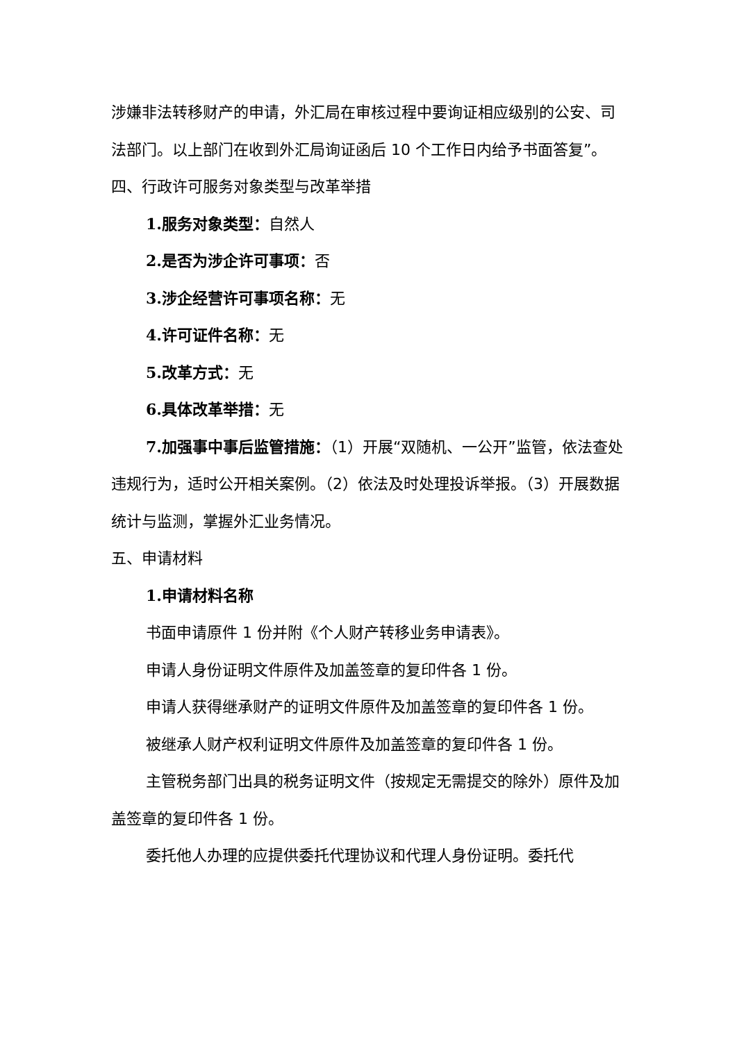涉嫌非法转移财产的申请，外汇局在审核过程中要询证相应级别的公安、司法部门。以上部门在收到外汇局询证函后 10 个工作日内给予书面答复”。
四、行政许可服务对象类型与改革举措
1.服务对象类型：自然人
2.是否为涉企许可事项：否
3.涉企经营许可事项名称：无
4.许可证件名称：无
5.改革方式：无
6.具体改革举措：无
7.加强事中事后监管措施：（1）开展“双随机、一公开”监管，依法查处违规行为，适时公开相关案例。（2）依法及时处理投诉举报。（3）开展数据统计与监测，掌握外汇业务情况。
五、申请材料
1.申请材料名称
书面申请原件 1 份并附《个人财产转移业务申请表》。
申请人身份证明文件原件及加盖签章的复印件各 1 份。
申请人获得继承财产的证明文件原件及加盖签章的复印件各 1 份。
被继承人财产权利证明文件原件及加盖签章的复印件各 1 份。
主管税务部门出具的税务证明文件（按规定无需提交的除外）原件及加盖签章的复印件各 1 份。
委托他人办理的应提供委托代理协议和代理人身份证明。委托代